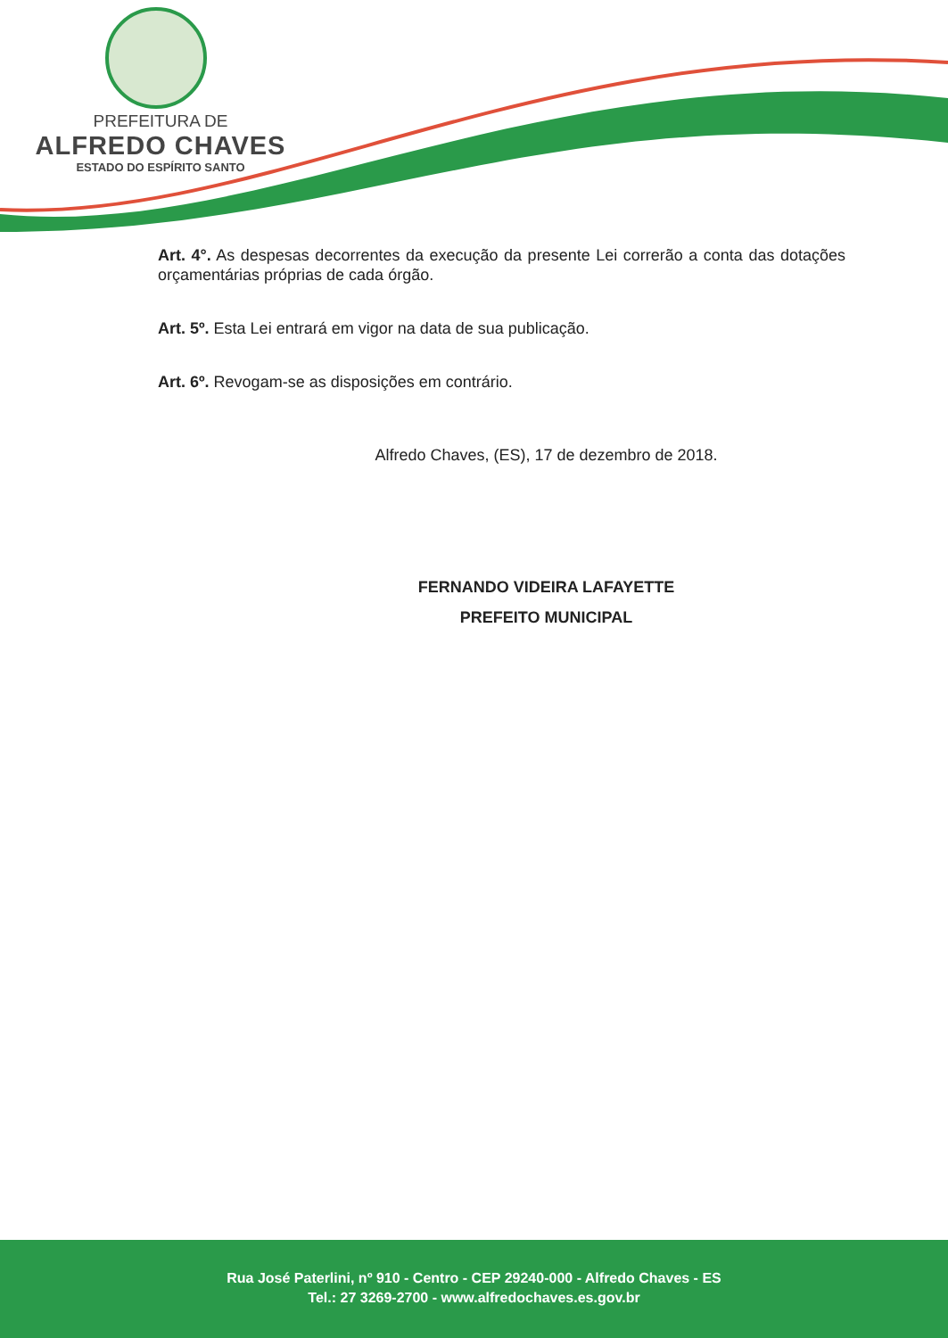PREFEITURA DE
ALFREDO CHAVES
ESTADO DO ESPÍRITO SANTO
Art. 4°. As despesas decorrentes da execução da presente Lei correrão a conta das dotações orçamentárias próprias de cada órgão.
Art. 5º. Esta Lei entrará em vigor na data de sua publicação.
Art. 6º. Revogam-se as disposições em contrário.
Alfredo Chaves, (ES), 17 de dezembro de 2018.
FERNANDO VIDEIRA LAFAYETTE
PREFEITO MUNICIPAL
Rua José Paterlini, nº 910 - Centro - CEP 29240-000 - Alfredo Chaves - ES
Tel.: 27 3269-2700 - www.alfredochaves.es.gov.br